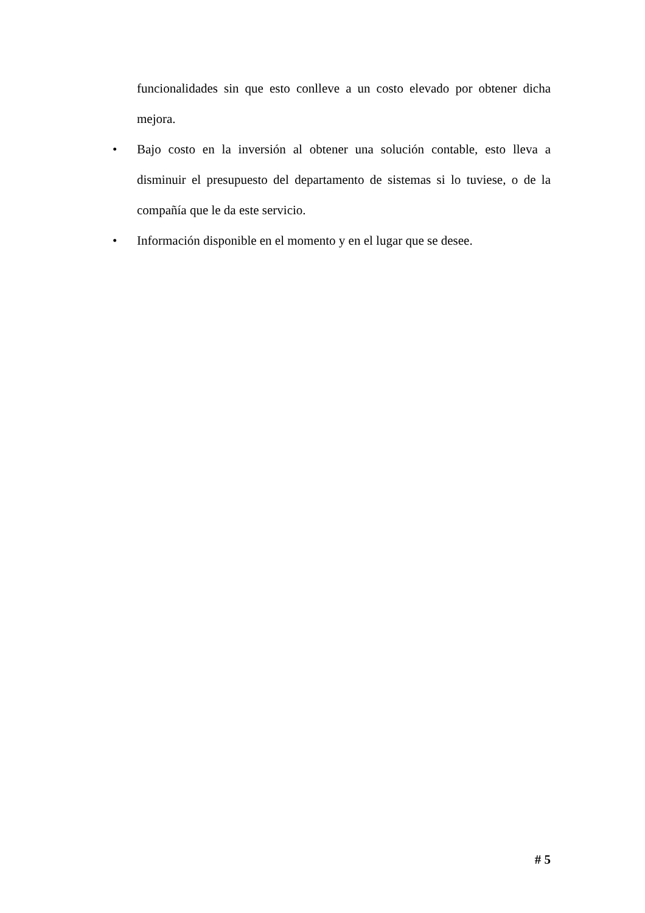funcionalidades sin que esto conlleve a un costo elevado por obtener dicha mejora.
• Bajo costo en la inversión al obtener una solución contable, esto lleva a disminuir el presupuesto del departamento de sistemas si lo tuviese, o de la compañía que le da este servicio.
• Información disponible en el momento y en el lugar que se desee.
# 5